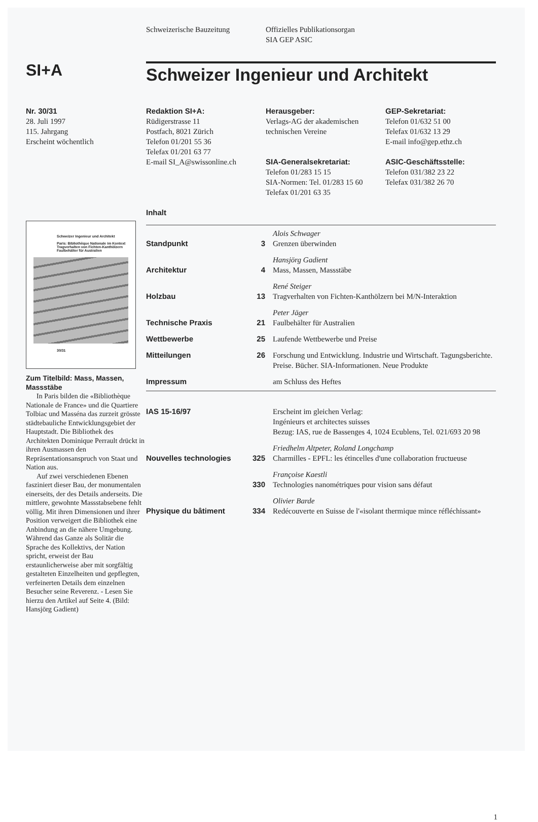Schweizerische Bauzeitung Offizielles Publikationsorgan
SIA GEP ASIC
SI+A
Schweizer Ingenieur und Architekt
Nr. 30/31
28. Juli 1997
115. Jahrgang
Erscheint wöchentlich
Redaktion SI+A:
Rüdigerstrasse 11
Postfach, 8021 Zürich
Telefon 01/201 55 36
Telefax 01/201 63 77
E-mail SI_A@swissonline.ch
Herausgeber:
Verlags-AG der akademischen technischen Vereine
SIA-Generalsekretariat:
Telefon 01/283 15 15
SIA-Normen: Tel. 01/283 15 60
Telefax 01/201 63 35
GEP-Sekretariat:
Telefon 01/632 51 00
Telefax 01/632 13 29
E-mail info@gep.ethz.ch
ASIC-Geschäftsstelle:
Telefon 031/382 23 22
Telefax 031/382 26 70
Schweizer Ingenieur und Architekt
Paris: Bibliothèque Nationale im Kontext
Tragverhalten von Fichten-Kanthölzern
Faulbehälter für Australien
30/31
Zum Titelbild: Mass, Massen, Massstäbe
In Paris bilden die «Bibliothèque Nationale de France» und die Quartiere Tolbiac und Masséna das zurzeit grösste städtebauliche Entwicklungsgebiet der Hauptstadt. Die Bibliothek des Architekten Dominique Perrault drückt in ihren Ausmassen den Repräsentationsanspruch von Staat und Nation aus.
Auf zwei verschiedenen Ebenen fasziniert dieser Bau, der monumentalen einerseits, der des Details anderseits. Die mittlere, gewohnte Massstabsebene fehlt völlig. Mit ihren Dimensionen und ihrer Position verweigert die Bibliothek eine Anbindung an die nähere Umgebung. Während das Ganze als Solitär die Sprache des Kollektivs, der Nation spricht, erweist der Bau erstaunlicherweise aber mit sorgfältig gestalteten Einzelheiten und gepflegten, verfeinerten Details dem einzelnen Besucher seine Reverenz. - Lesen Sie hierzu den Artikel auf Seite 4. (Bild: Hansjörg Gadient)
Inhalt
| Standpunkt | 3 | Alois Schwager Grenzen überwinden |
| Architektur | 4 | Hansjörg Gadient Mass, Massen, Massstäbe |
| Holzbau | 13 | René Steiger Tragverhalten von Fichten-Kanthölzern bei M/N-Interaktion |
| Technische Praxis | 21 | Peter Jäger Faulbehälter für Australien |
| Wettbewerbe | 25 | Laufende Wettbewerbe und Preise |
| Mitteilungen | 26 | Forschung und Entwicklung. Industrie und Wirtschaft. Tagungsberichte. Preise. Bücher. SIA-Informationen. Neue Produkte |
| Impressum | | am Schluss des Heftes |
| IAS 15-16/97 | | Erscheint im gleichen Verlag: Ingénieurs et architectes suisses Bezug: IAS, rue de Bassenges 4, 1024 Ecublens, Tel. 021/693 20 98 |
| Nouvelles technologies | 325 | Friedhelm Altpeter, Roland Longchamp Charmilles - EPFL: les étincelles d'une collaboration fructueuse |
| | 330 | Françoise Kaestli Technologies nanométriques pour vision sans défaut |
| Physique du bâtiment | 334 | Olivier Barde Redécouverte en Suisse de l'«isolant thermique mince réfléchissant» |
1